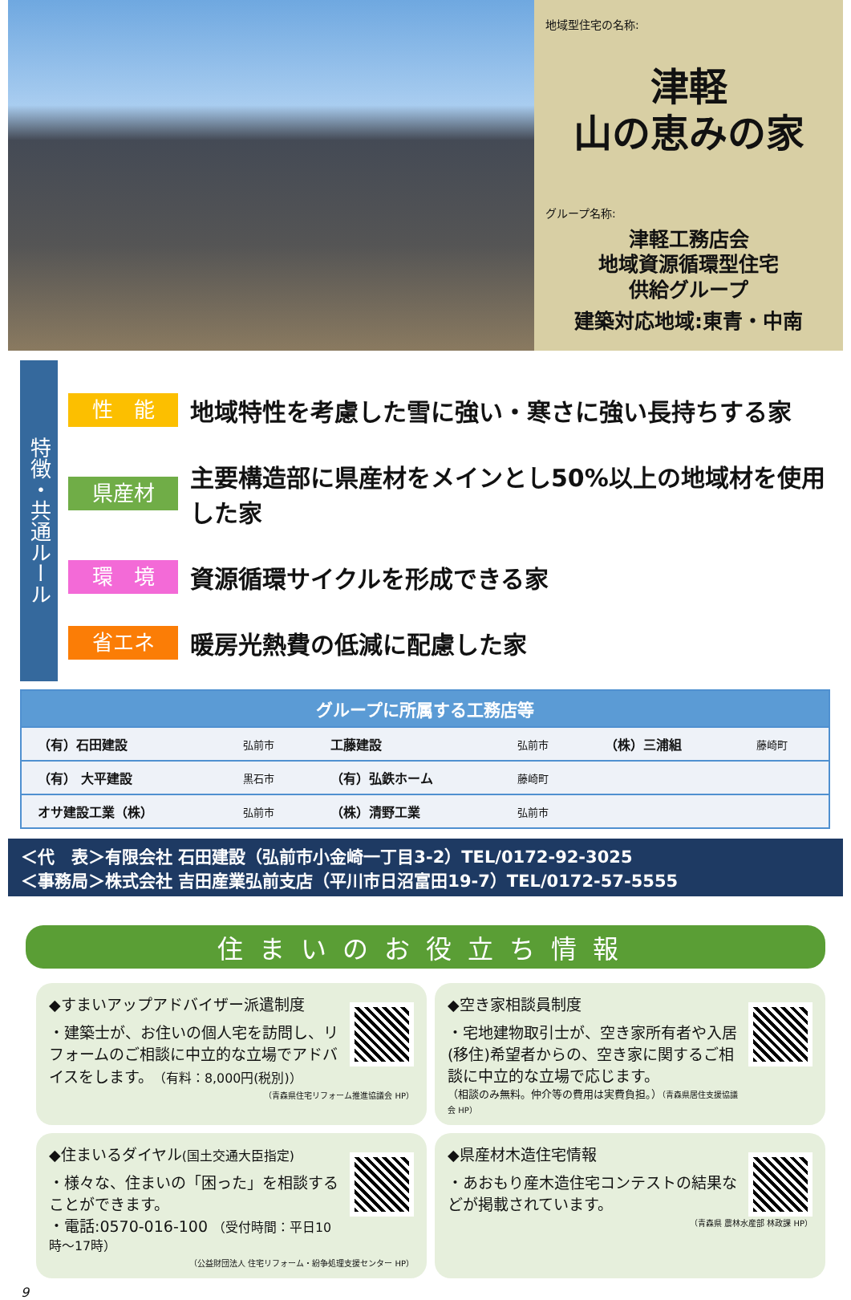地域型住宅の名称:
津軽
山の恵みの家
グループ名称:
津軽工務店会
地域資源循環型住宅
供給グループ
建築対応地域:東青・中南
特徴・共通ルール
性　能
地域特性を考慮した雪に強い・寒さに強い長持ちする家
県産材
主要構造部に県産材をメインとし50%以上の地域材を使用した家
環　境
資源循環サイクルを形成できる家
省エネ
暖房光熱費の低減に配慮した家
| グループに所属する工務店等 | | | | | |
| --- | --- | --- | --- | --- | --- |
| （有）石田建設 | 弘前市 | 工藤建設 | 弘前市 | （株）三浦組 | 藤崎町 |
| （有） 大平建設 | 黒石市 | （有）弘鉄ホーム | 藤崎町 | | |
| オサ建設工業（株） | 弘前市 | （株）清野工業 | 弘前市 | | |
＜代　表＞有限会社 石田建設（弘前市小金崎一丁目3-2）TEL/0172-92-3025
＜事務局＞株式会社 吉田産業弘前支店（平川市日沼富田19-7）TEL/0172-57-5555
住まいのお役立ち情報
◆すまいアップアドバイザー派遣制度
・建築士が、お住いの個人宅を訪問し、リフォームのご相談に中立的な立場でアドバイスをします。（有料：8,000円(税別)）
（青森県住宅リフォーム推進協議会 HP）
◆空き家相談員制度
・宅地建物取引士が、空き家所有者や入居(移住)希望者からの、空き家に関するご相談に中立的な立場で応じます。
（相談のみ無料。仲介等の費用は実費負担。）（青森県居住支援協議会 HP）
◆住まいるダイヤル(国土交通大臣指定)
・様々な、住まいの「困った」を相談することができます。
・電話:0570-016-100 （受付時間：平日10時～17時）
（公益財団法人 住宅リフォーム・紛争処理支援センター HP）
◆県産材木造住宅情報
・あおもり産木造住宅コンテストの結果などが掲載されています。
（青森県 農林水産部 林政課 HP）
9